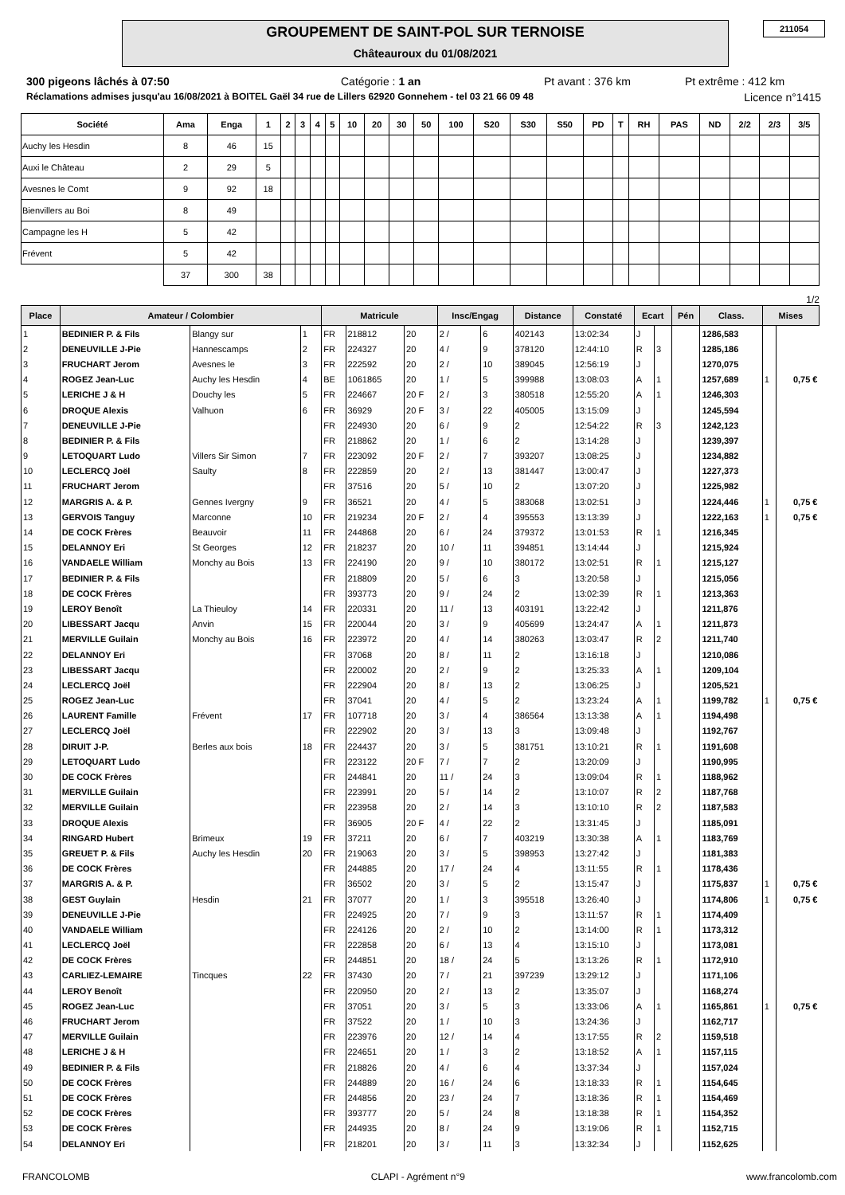211054
GROUPEMENT DE SAINT-POL SUR TERNOISE
Châteauroux du 01/08/2021
300 pigeons lâchés à 07:50 Catégorie : 1 an Pt avant : 376 km Pt extrême : 412 km
Réclamations admises jusqu'au 16/08/2021 à BOITEL Gaël 34 rue de Lillers 62920 Gonnehem - tel 03 21 66 09 48 Licence n°1415
| Société | Ama | Enga | 1 | 2 | 3 | 4 | 5 | 10 | 20 | 30 | 50 | 100 | S20 | S30 | S50 | PD | T | RH | PAS | ND | 2/2 | 2/3 | 3/5 |
| --- | --- | --- | --- | --- | --- | --- | --- | --- | --- | --- | --- | --- | --- | --- | --- | --- | --- | --- | --- | --- | --- | --- | --- |
| Auchy les Hesdin | 8 | 46 | 15 | | | | | | | | | | | | | | | | | | | | |
| Auxi le Château | 2 | 29 | 5 | | | | | | | | | | | | | | | | | | | | |
| Avesnes le Comt | 9 | 92 | 18 | | | | | | | | | | | | | | | | | | | | |
| Bienvillers au Boi | 8 | 49 | | | | | | | | | | | | | | | | | | | | | |
| Campagne les H | 5 | 42 | | | | | | | | | | | | | | | | | | | | | |
| Frévent | 5 | 42 | | | | | | | | | | | | | | | | | | | | | |
| | 37 | 300 | 38 | | | | | | | | | | | | | | | | | | | | |
1/2
| Place | Amateur / Colombier | | | Matricule | | | Insc/Engag | | Distance | Constaté | Ecart | | Pén | Class. | Mises | |
| --- | --- | --- | --- | --- | --- | --- | --- | --- | --- | --- | --- | --- | --- | --- | --- | --- |
| 1 | BEDINIER P. & Fils | Blangy sur | 1 | FR | 218812 | 20 | 2 / | 6 | 402143 | 13:02:34 | J | | | 1286,583 | | |
| 2 | DENEUVILLE J-Pie | Hannescamps | 2 | FR | 224327 | 20 | 4 / | 9 | 378120 | 12:44:10 | R | 3 | | 1285,186 | | |
| 3 | FRUCHART Jerom | Avesnes le | 3 | FR | 222592 | 20 | 2 / | 10 | 389045 | 12:56:19 | J | | | 1270,075 | | |
| 4 | ROGEZ Jean-Luc | Auchy les Hesdin | 4 | BE | 1061865 | 20 | 1 / | 5 | 399988 | 13:08:03 | A | 1 | | 1257,689 | 1 | 0,75 € |
| 5 | LERICHE J & H | Douchy les | 5 | FR | 224667 | 20 F | 2 / | 3 | 380518 | 12:55:20 | A | 1 | | 1246,303 | | |
| 6 | DROQUE Alexis | Valhuon | 6 | FR | 36929 | 20 F | 3 / | 22 | 405005 | 13:15:09 | J | | | 1245,594 | | |
| 7 | DENEUVILLE J-Pie | | | FR | 224930 | 20 | 6 / | 9 | 2 | 12:54:22 | R | 3 | | 1242,123 | | |
| 8 | BEDINIER P. & Fils | | | FR | 218862 | 20 | 1 / | 6 | 2 | 13:14:28 | J | | | 1239,397 | | |
| 9 | LETOQUART Ludo | Villers Sir Simon | 7 | FR | 223092 | 20 F | 2 / | 7 | 393207 | 13:08:25 | J | | | 1234,882 | | |
| 10 | LECLERCQ Joël | Saulty | 8 | FR | 222859 | 20 | 2 / | 13 | 381447 | 13:00:47 | J | | | 1227,373 | | |
| 11 | FRUCHART Jerom | | | FR | 37516 | 20 | 5 / | 10 | 2 | 13:07:20 | J | | | 1225,982 | | |
| 12 | MARGRIS A. & P. | Gennes Ivergny | 9 | FR | 36521 | 20 | 4 / | 5 | 383068 | 13:02:51 | J | | | 1224,446 | 1 | 0,75 € |
| 13 | GERVOIS Tanguy | Marconne | 10 | FR | 219234 | 20 F | 2 / | 4 | 395553 | 13:13:39 | J | | | 1222,163 | 1 | 0,75 € |
| 14 | DE COCK Frères | Beauvoir | 11 | FR | 244868 | 20 | 6 / | 24 | 379372 | 13:01:53 | R | 1 | | 1216,345 | | |
| 15 | DELANNOY Eri | St Georges | 12 | FR | 218237 | 20 | 10 / | 11 | 394851 | 13:14:44 | J | | | 1215,924 | | |
| 16 | VANDAELE William | Monchy au Bois | 13 | FR | 224190 | 20 | 9 / | 10 | 380172 | 13:02:51 | R | 1 | | 1215,127 | | |
| 17 | BEDINIER P. & Fils | | | FR | 218809 | 20 | 5 / | 6 | 3 | 13:20:58 | J | | | 1215,056 | | |
| 18 | DE COCK Frères | | | FR | 393773 | 20 | 9 / | 24 | 2 | 13:02:39 | R | 1 | | 1213,363 | | |
| 19 | LEROY Benoît | La Thieuloy | 14 | FR | 220331 | 20 | 11 / | 13 | 403191 | 13:22:42 | J | | | 1211,876 | | |
| 20 | LIBESSART Jacqu | Anvin | 15 | FR | 220044 | 20 | 3 / | 9 | 405699 | 13:24:47 | A | 1 | | 1211,873 | | |
| 21 | MERVILLE Guilain | Monchy au Bois | 16 | FR | 223972 | 20 | 4 / | 14 | 380263 | 13:03:47 | R | 2 | | 1211,740 | | |
| 22 | DELANNOY Eri | | | FR | 37068 | 20 | 8 / | 11 | 2 | 13:16:18 | J | | | 1210,086 | | |
| 23 | LIBESSART Jacqu | | | FR | 220002 | 20 | 2 / | 9 | 2 | 13:25:33 | A | 1 | | 1209,104 | | |
| 24 | LECLERCQ Joël | | | FR | 222904 | 20 | 8 / | 13 | 2 | 13:06:25 | J | | | 1205,521 | | |
| 25 | ROGEZ Jean-Luc | | | FR | 37041 | 20 | 4 / | 5 | 2 | 13:23:24 | A | 1 | | 1199,782 | 1 | 0,75 € |
| 26 | LAURENT Famille | Frévent | 17 | FR | 107718 | 20 | 3 / | 4 | 386564 | 13:13:38 | A | 1 | | 1194,498 | | |
| 27 | LECLERCQ Joël | | | FR | 222902 | 20 | 3 / | 13 | 3 | 13:09:48 | J | | | 1192,767 | | |
| 28 | DIRUIT J-P. | Berles aux bois | 18 | FR | 224437 | 20 | 3 / | 5 | 381751 | 13:10:21 | R | 1 | | 1191,608 | | |
| 29 | LETOQUART Ludo | | | FR | 223122 | 20 F | 7 / | 7 | 2 | 13:20:09 | J | | | 1190,995 | | |
| 30 | DE COCK Frères | | | FR | 244841 | 20 | 11 / | 24 | 3 | 13:09:04 | R | 1 | | 1188,962 | | |
| 31 | MERVILLE Guilain | | | FR | 223991 | 20 | 5 / | 14 | 2 | 13:10:07 | R | 2 | | 1187,768 | | |
| 32 | MERVILLE Guilain | | | FR | 223958 | 20 | 2 / | 14 | 3 | 13:10:10 | R | 2 | | 1187,583 | | |
| 33 | DROQUE Alexis | | | FR | 36905 | 20 F | 4 / | 22 | 2 | 13:31:45 | J | | | 1185,091 | | |
| 34 | RINGARD Hubert | Brimeux | 19 | FR | 37211 | 20 | 6 / | 7 | 403219 | 13:30:38 | A | 1 | | 1183,769 | | |
| 35 | GREUET P. & Fils | Auchy les Hesdin | 20 | FR | 219063 | 20 | 3 / | 5 | 398953 | 13:27:42 | J | | | 1181,383 | | |
| 36 | DE COCK Frères | | | FR | 244885 | 20 | 17 / | 24 | 4 | 13:11:55 | R | 1 | | 1178,436 | | |
| 37 | MARGRIS A. & P. | | | FR | 36502 | 20 | 3 / | 5 | 2 | 13:15:47 | J | | | 1175,837 | 1 | 0,75 € |
| 38 | GEST Guylain | Hesdin | 21 | FR | 37077 | 20 | 1 / | 3 | 395518 | 13:26:40 | J | | | 1174,806 | 1 | 0,75 € |
| 39 | DENEUVILLE J-Pie | | | FR | 224925 | 20 | 7 / | 9 | 3 | 13:11:57 | R | 1 | | 1174,409 | | |
| 40 | VANDAELE William | | | FR | 224126 | 20 | 2 / | 10 | 2 | 13:14:00 | R | 1 | | 1173,312 | | |
| 41 | LECLERCQ Joël | | | FR | 222858 | 20 | 6 / | 13 | 4 | 13:15:10 | J | | | 1173,081 | | |
| 42 | DE COCK Frères | | | FR | 244851 | 20 | 18 / | 24 | 5 | 13:13:26 | R | 1 | | 1172,910 | | |
| 43 | CARLIEZ-LEMAIRE | Tincques | 22 | FR | 37430 | 20 | 7 / | 21 | 397239 | 13:29:12 | J | | | 1171,106 | | |
| 44 | LEROY Benoît | | | FR | 220950 | 20 | 2 / | 13 | 2 | 13:35:07 | J | | | 1168,274 | | |
| 45 | ROGEZ Jean-Luc | | | FR | 37051 | 20 | 3 / | 5 | 3 | 13:33:06 | A | 1 | | 1165,861 | 1 | 0,75 € |
| 46 | FRUCHART Jerom | | | FR | 37522 | 20 | 1 / | 10 | 3 | 13:24:36 | J | | | 1162,717 | | |
| 47 | MERVILLE Guilain | | | FR | 223976 | 20 | 12 / | 14 | 4 | 13:17:55 | R | 2 | | 1159,518 | | |
| 48 | LERICHE J & H | | | FR | 224651 | 20 | 1 / | 3 | 2 | 13:18:52 | A | 1 | | 1157,115 | | |
| 49 | BEDINIER P. & Fils | | | FR | 218826 | 20 | 4 / | 6 | 4 | 13:37:34 | J | | | 1157,024 | | |
| 50 | DE COCK Frères | | | FR | 244889 | 20 | 16 / | 24 | 6 | 13:18:33 | R | 1 | | 1154,645 | | |
| 51 | DE COCK Frères | | | FR | 244856 | 20 | 23 / | 24 | 7 | 13:18:36 | R | 1 | | 1154,469 | | |
| 52 | DE COCK Frères | | | FR | 393777 | 20 | 5 / | 24 | 8 | 13:18:38 | R | 1 | | 1154,352 | | |
| 53 | DE COCK Frères | | | FR | 244935 | 20 | 8 / | 24 | 9 | 13:19:06 | R | 1 | | 1152,715 | | |
| 54 | DELANNOY Eri | | | FR | 218201 | 20 | 3 / | 11 | 3 | 13:32:34 | J | | | 1152,625 | | |
FRANCOLOMB CLAPI - Agrément n°9 www.francolomb.com